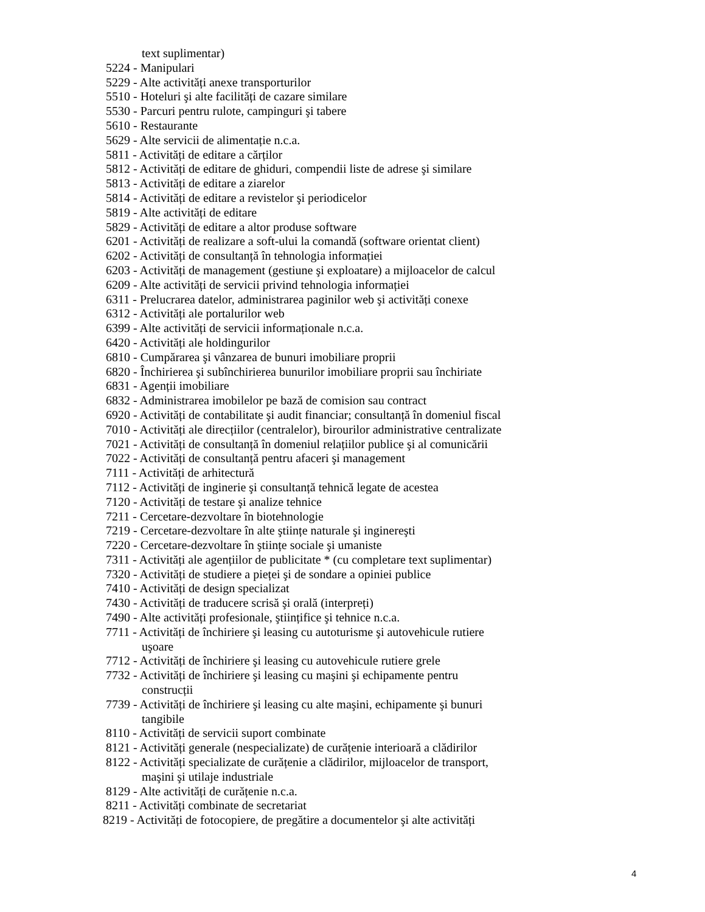text suplimentar)
5224 - Manipulari
5229 - Alte activități anexe transporturilor
5510 - Hoteluri şi alte facilități de cazare similare
5530 - Parcuri pentru rulote, campinguri şi tabere
5610 - Restaurante
5629 - Alte servicii de alimentație n.c.a.
5811 - Activități de editare a cărților
5812 - Activități de editare de ghiduri, compendii liste de adrese şi similare
5813 - Activități de editare a ziarelor
5814 - Activități de editare a revistelor şi periodicelor
5819 - Alte activități de editare
5829 - Activități de editare a altor produse software
6201 - Activități de realizare a soft-ului la comandă (software orientat client)
6202 - Activități de consultanță în tehnologia informației
6203 - Activități de management (gestiune şi exploatare) a mijloacelor de calcul
6209 - Alte activități de servicii privind tehnologia informației
6311 - Prelucrarea datelor, administrarea paginilor web şi activități conexe
6312 - Activități ale portalurilor web
6399 - Alte activități de servicii informaționale n.c.a.
6420 - Activități ale holdingurilor
6810 - Cumpărarea şi vânzarea de bunuri imobiliare proprii
6820 - Închirierea şi subînchirierea bunurilor imobiliare proprii sau închiriate
6831 - Agenții imobiliare
6832 - Administrarea imobilelor pe bază de comision sau contract
6920 - Activități de contabilitate şi audit financiar; consultanță în domeniul fiscal
7010 - Activități ale direcțiilor (centralelor), birourilor administrative centralizate
7021 - Activități de consultanță în domeniul relațiilor publice şi al comunicării
7022 - Activități de consultanță pentru afaceri şi management
7111 - Activități de arhitectură
7112 - Activități de inginerie şi consultanță tehnică legate de acestea
7120 - Activități de testare şi analize tehnice
7211 - Cercetare-dezvoltare în biotehnologie
7219 - Cercetare-dezvoltare în alte ştiințe naturale şi inginereşti
7220 - Cercetare-dezvoltare în ştiințe sociale şi umaniste
7311 - Activități ale agențiilor de publicitate * (cu completare text suplimentar)
7320 - Activități de studiere a pieței şi de sondare a opiniei publice
7410 - Activități de design specializat
7430 - Activități de traducere scrisă şi orală (interpreți)
7490 - Alte activități profesionale, ştiințifice şi tehnice n.c.a.
7711 - Activități de închiriere şi leasing cu autoturisme şi autovehicule rutiere
uşoare
7712 - Activități de închiriere şi leasing cu autovehicule rutiere grele
7732 - Activități de închiriere şi leasing cu maşini şi echipamente pentru
construcții
7739 - Activități de închiriere şi leasing cu alte maşini, echipamente şi bunuri
tangibile
8110 - Activități de servicii suport combinate
8121 - Activități generale (nespecializate) de curățenie interioară a clădirilor
8122 - Activități specializate de curățenie a clădirilor, mijloacelor de transport,
maşini şi utilaje industriale
8129 - Alte activități de curățenie n.c.a.
8211 - Activități combinate de secretariat
8219 - Activități de fotocopiere, de pregătire a documentelor şi alte activități
4